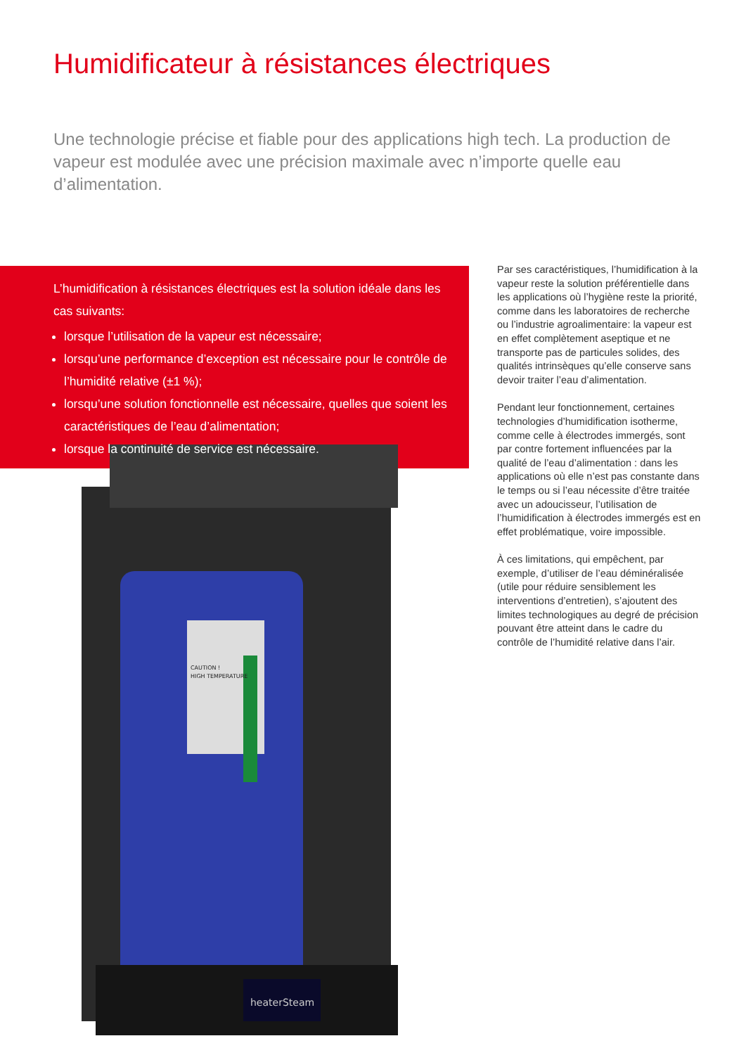Humidificateur à résistances électriques
Une technologie précise et fiable pour des applications high tech. La production de vapeur est modulée avec une précision maximale avec n’importe quelle eau d’alimentation.
heaterSteam
CAUTION !
HIGH TEMPERATURE
L’humidification à résistances électriques est la solution idéale dans les cas suivants:
lorsque l’utilisation de la vapeur est nécessaire;
lorsqu’une performance d’exception est nécessaire pour le contrôle de l’humidité relative (±1 %);
lorsqu’une solution fonctionnelle est nécessaire, quelles que soient les caractéristiques de l’eau d’alimentation;
lorsque la continuité de service est nécessaire.
Par ses caractéristiques, l’humidification à la vapeur reste la solution préférentielle dans les applications où l’hygiène reste la priorité, comme dans les laboratoires de recherche ou l’industrie agroalimentaire: la vapeur est en effet complètement aseptique et ne transporte pas de particules solides, des qualités intrinsèques qu’elle conserve sans devoir traiter l’eau d’alimentation.
Pendant leur fonctionnement, certaines technologies d’humidification isotherme, comme celle à électrodes immergés, sont par contre fortement influencées par la qualité de l’eau d’alimentation : dans les applications où elle n’est pas constante dans le temps ou si l’eau nécessite d’être traitée avec un adoucisseur, l’utilisation de l’humidification à électrodes immergés est en effet problématique, voire impossible.
À ces limitations, qui empêchent, par exemple, d’utiliser de l’eau déminéralisée (utile pour réduire sensiblement les interventions d’entretien), s’ajoutent des limites technologiques au degré de précision pouvant être atteint dans le cadre du contrôle de l’humidité relative dans l’air.